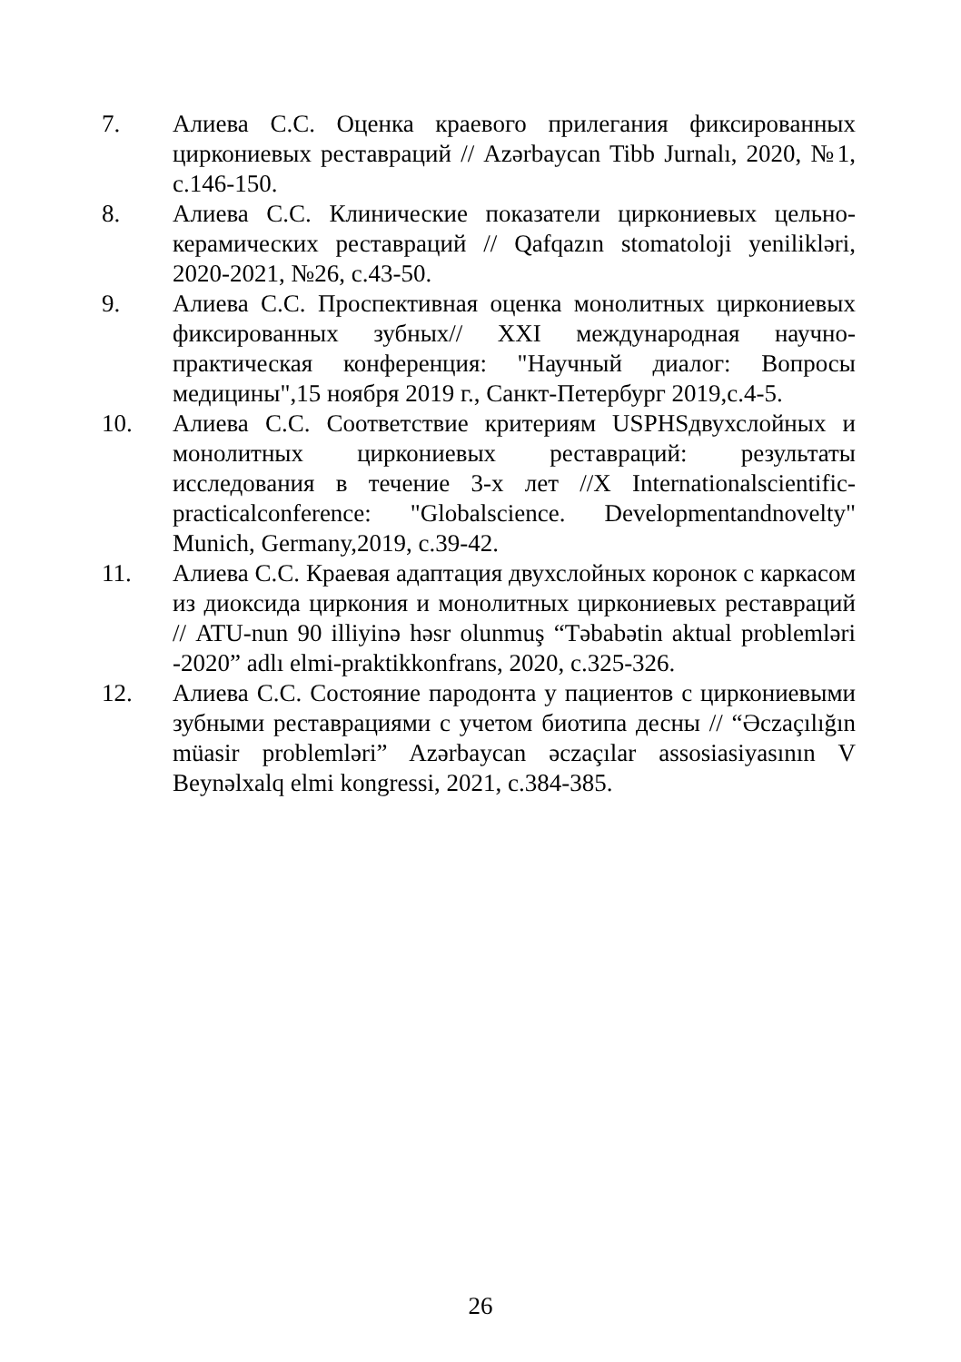7. Алиева С.С. Оценка краевого прилегания фиксированных циркониевых реставраций // Azərbaycan Tibb Jurnalı, 2020, №1, с.146-150.
8. Алиева С.С. Клинические показатели циркониевых цельно-керамических реставраций // Qafqazın stomatoloji yenilikləri, 2020-2021, №26, с.43-50.
9. Алиева С.С. Проспективная оценка монолитных циркониевых фиксированных зубных// XXI международная научно-практическая конференция: "Научный диалог: Вопросы медицины",15 ноября 2019 г., Санкт-Петербург 2019,с.4-5.
10. Алиева С.С. Соответствие критериям USPHSдвухслойных и монолитных циркониевых реставраций: результаты исследования в течение 3-х лет //X Internationalscientific-practicalconference: "Globalscience. Developmentandnovelty" Munich, Germany,2019, с.39-42.
11. Алиева С.С. Краевая адаптация двухслойных коронок с каркасом из диоксида циркония и монолитных циркониевых реставраций // ATU-nun 90 illiyinə həsr olunmuş “Təbabətin aktual problemləri -2020” adlı elmi-praktikkonfrans, 2020, с.325-326.
12. Алиева С.С. Состояние пародонта у пациентов с циркониевыми зубными реставрациями с учетом биотипа десны // “Əczaçılığın müasir problemləri” Azərbaycan əczaçılar assosiasiyasının V Beynəlxalq elmi kongressi, 2021, с.384-385.
26